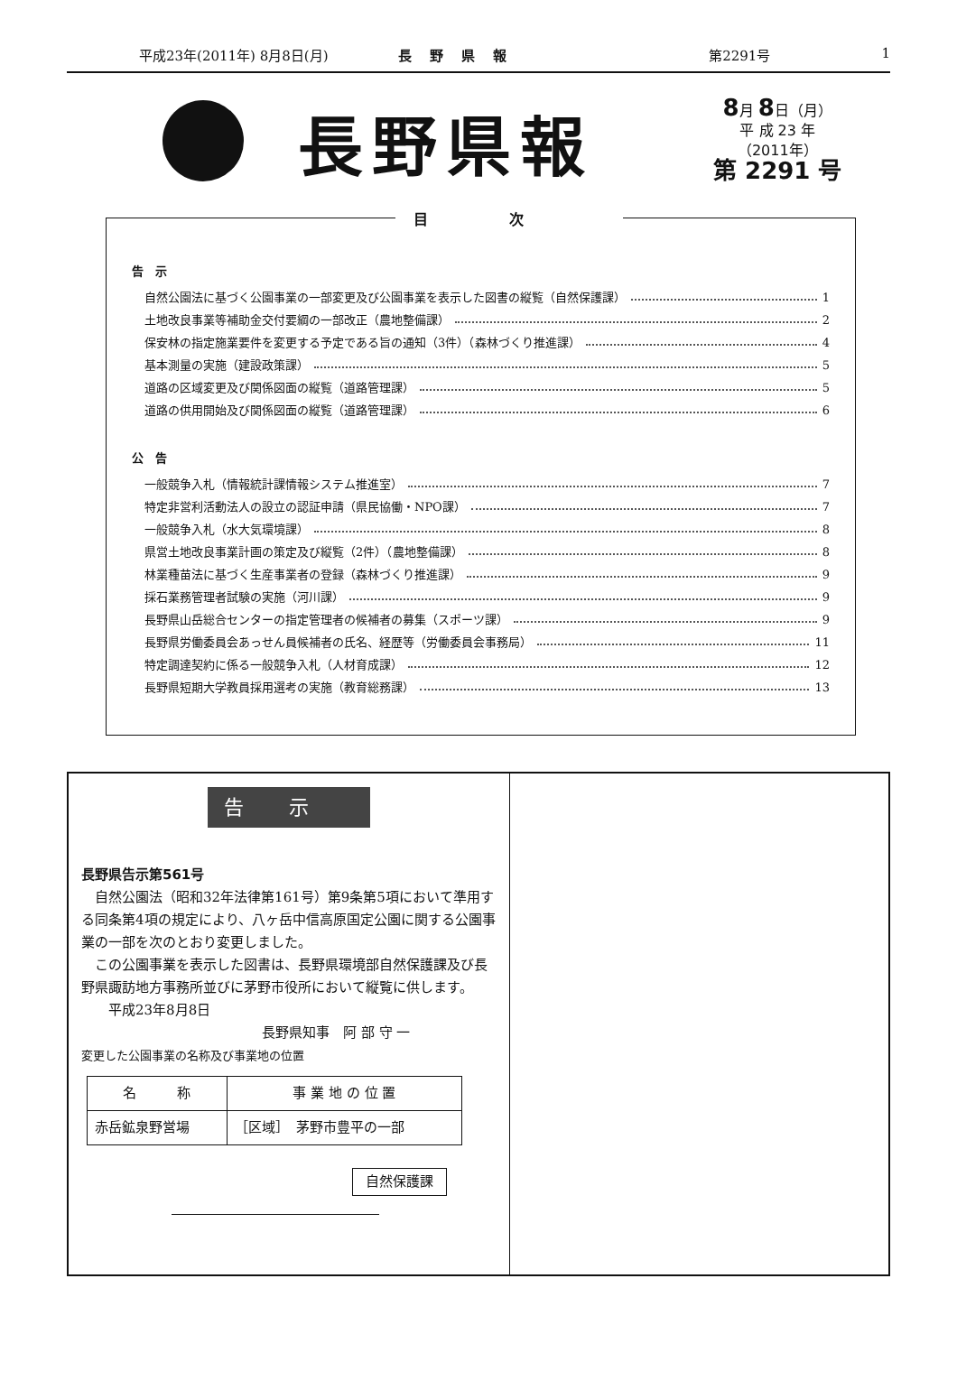平成23年(2011年) 8月8日(月) 長野県報 第2291号 1
長野県報
8月 8日（月）
平 成 23 年
（2011年）
第 2291 号
目次
告　示
自然公園法に基づく公園事業の一部変更及び公園事業を表示した図書の縦覧（自然保護課） 1
土地改良事業等補助金交付要綱の一部改正（農地整備課） 2
保安林の指定施業要件を変更する予定である旨の通知（3件）（森林づくり推進課） 4
基本測量の実施（建設政策課） 5
道路の区域変更及び関係図面の縦覧（道路管理課） 5
道路の供用開始及び関係図面の縦覧（道路管理課） 6
公　告
一般競争入札（情報統計課情報システム推進室） 7
特定非営利活動法人の設立の認証申請（県民協働・NPO課） 7
一般競争入札（水大気環境課） 8
県営土地改良事業計画の策定及び縦覧（2件）（農地整備課） 8
林業種苗法に基づく生産事業者の登録（森林づくり推進課） 9
採石業務管理者試験の実施（河川課） 9
長野県山岳総合センターの指定管理者の候補者の募集（スポーツ課） 9
長野県労働委員会あっせん員候補者の氏名、経歴等（労働委員会事務局） 11
特定調達契約に係る一般競争入札（人材育成課） 12
長野県短期大学教員採用選考の実施（教育総務課） 13
告示
長野県告示第561号
　自然公園法（昭和32年法律第161号）第9条第5項において準用する同条第4項の規定により、八ヶ岳中信高原国定公園に関する公園事業の一部を次のとおり変更しました。
　この公園事業を表示した図書は、長野県環境部自然保護課及び長野県諏訪地方事務所並びに茅野市役所において縦覧に供します。
平成23年8月8日
長野県知事　阿 部 守 一
変更した公園事業の名称及び事業地の位置
| 名 称 | 事 業 地 の 位 置 |
| --- | --- |
| 赤岳鉱泉野営場 | ［区域］ 茅野市豊平の一部 |
自然保護課